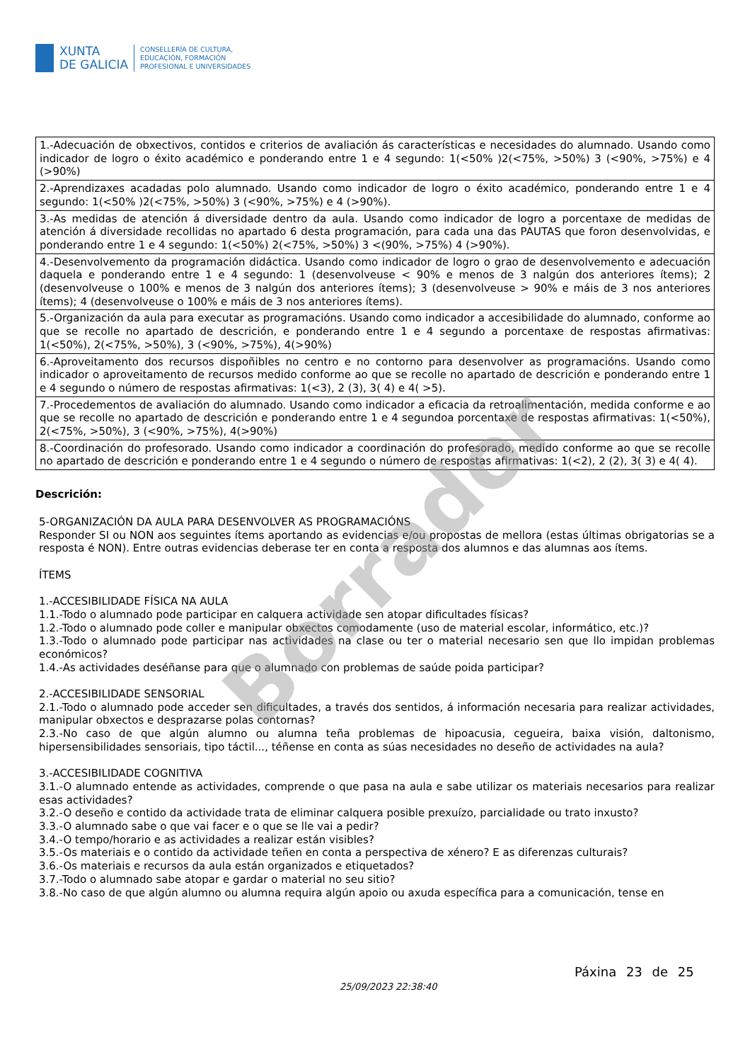XUNTA
DE GALICIA
CONSELLERÍA DE CULTURA,
EDUCACIÓN, FORMACIÓN
PROFESIONAL E UNIVERSIDADES
| 1.-Adecuación de obxectivos, contidos e criterios de avaliación ás características e necesidades do alumnado. Usando como indicador de logro o éxito académico e ponderando entre 1 e 4 segundo: 1(<50% )2(<75%, >50%) 3 (<90%, >75%) e 4 (>90%) |
| 2.-Aprendizaxes acadadas polo alumnado. Usando como indicador de logro o éxito académico, ponderando entre 1 e 4 segundo: 1(<50% )2(<75%, >50%) 3 (<90%, >75%) e 4 (>90%). |
| 3.-As medidas de atención á diversidade dentro da aula. Usando como indicador de logro a porcentaxe de medidas de atención á diversidade recollidas no apartado 6 desta programación, para cada una das PAUTAS que foron desenvolvidas, e ponderando entre 1 e 4 segundo: 1(<50%) 2(<75%, >50%) 3 <(90%, >75%) 4 (>90%). |
| 4.-Desenvolvemento da programación didáctica. Usando como indicador de logro o grao de desenvolvemento e adecuación daquela e ponderando entre 1 e 4 segundo: 1 (desenvolveuse < 90% e menos de 3 nalgún dos anteriores ítems); 2 (desenvolveuse o 100% e menos de 3 nalgún dos anteriores ítems); 3 (desenvolveuse > 90% e máis de 3 nos anteriores ítems); 4 (desenvolveuse o 100% e máis de 3 nos anteriores ítems). |
| 5.-Organización da aula para executar as programacións. Usando como indicador a accesibilidade do alumnado, conforme ao que se recolle no apartado de descrición, e ponderando entre 1 e 4 segundo a porcentaxe de respostas afirmativas: 1(<50%), 2(<75%, >50%), 3 (<90%, >75%), 4(>90%) |
| 6.-Aproveitamento dos recursos dispoñibles no centro e no contorno para desenvolver as programacións. Usando como indicador o aproveitamento de recursos medido conforme ao que se recolle no apartado de descrición e ponderando entre 1 e 4 segundo o número de respostas afirmativas: 1(<3), 2 (3), 3( 4) e 4( >5). |
| 7.-Procedementos de avaliación do alumnado. Usando como indicador a eficacia da retroalimentación, medida conforme e ao que se recolle no apartado de descrición e ponderando entre 1 e 4 segundoa porcentaxe de respostas afirmativas: 1(<50%), 2(<75%, >50%), 3 (<90%, >75%), 4(>90%) |
| 8.-Coordinación do profesorado. Usando como indicador a coordinación do profesorado, medido conforme ao que se recolle no apartado de descrición e ponderando entre 1 e 4 segundo o número de respostas afirmativas: 1(<2), 2 (2), 3( 3) e 4( 4). |
Descrición:
5-ORGANIZACIÓN DA AULA PARA DESENVOLVER AS PROGRAMACIÓNS
Responder SI ou NON aos seguintes ítems aportando as evidencias e/ou propostas de mellora (estas últimas obrigatorias se a resposta é NON). Entre outras evidencias deberase ter en conta a resposta dos alumnos e das alumnas aos ítems.
ÍTEMS
1.-ACCESIBILIDADE FÍSICA NA AULA
1.1.-Todo o alumnado pode participar en calquera actividade sen atopar dificultades físicas?
1.2.-Todo o alumnado pode coller e manipular obxectos comodamente (uso de material escolar, informático, etc.)?
1.3.-Todo o alumnado pode participar nas actividades na clase ou ter o material necesario sen que llo impidan problemas económicos?
1.4.-As actividades deséñanse para que o alumnado con problemas de saúde poida participar?
2.-ACCESIBILIDADE SENSORIAL
2.1.-Todo o alumnado pode acceder sen dificultades, a través dos sentidos, á información necesaria para realizar actividades, manipular obxectos e desprazarse polas contornas?
2.3.-No caso de que algún alumno ou alumna teña problemas de hipoacusia, cegueira, baixa visión, daltonismo, hipersensibilidades sensoriais, tipo táctil..., téñense en conta as súas necesidades no deseño de actividades na aula?
3.-ACCESIBILIDADE COGNITIVA
3.1.-O alumnado entende as actividades, comprende o que pasa na aula e sabe utilizar os materiais necesarios para realizar esas actividades?
3.2.-O deseño e contido da actividade trata de eliminar calquera posible prexuízo, parcialidade ou trato inxusto?
3.3.-O alumnado sabe o que vai facer e o que se lle vai a pedir?
3.4.-O tempo/horario e as actividades a realizar están visibles?
3.5.-Os materiais e o contido da actividade teñen en conta a perspectiva de xénero? E as diferenzas culturais?
3.6.-Os materiais e recursos da aula están organizados e etiquetados?
3.7.-Todo o alumnado sabe atopar e gardar o material no seu sitio?
3.8.-No caso de que algún alumno ou alumna requira algún apoio ou axuda específica para a comunicación, tense en
Borrador
Páxina 23 de 25
25/09/2023 22:38:40